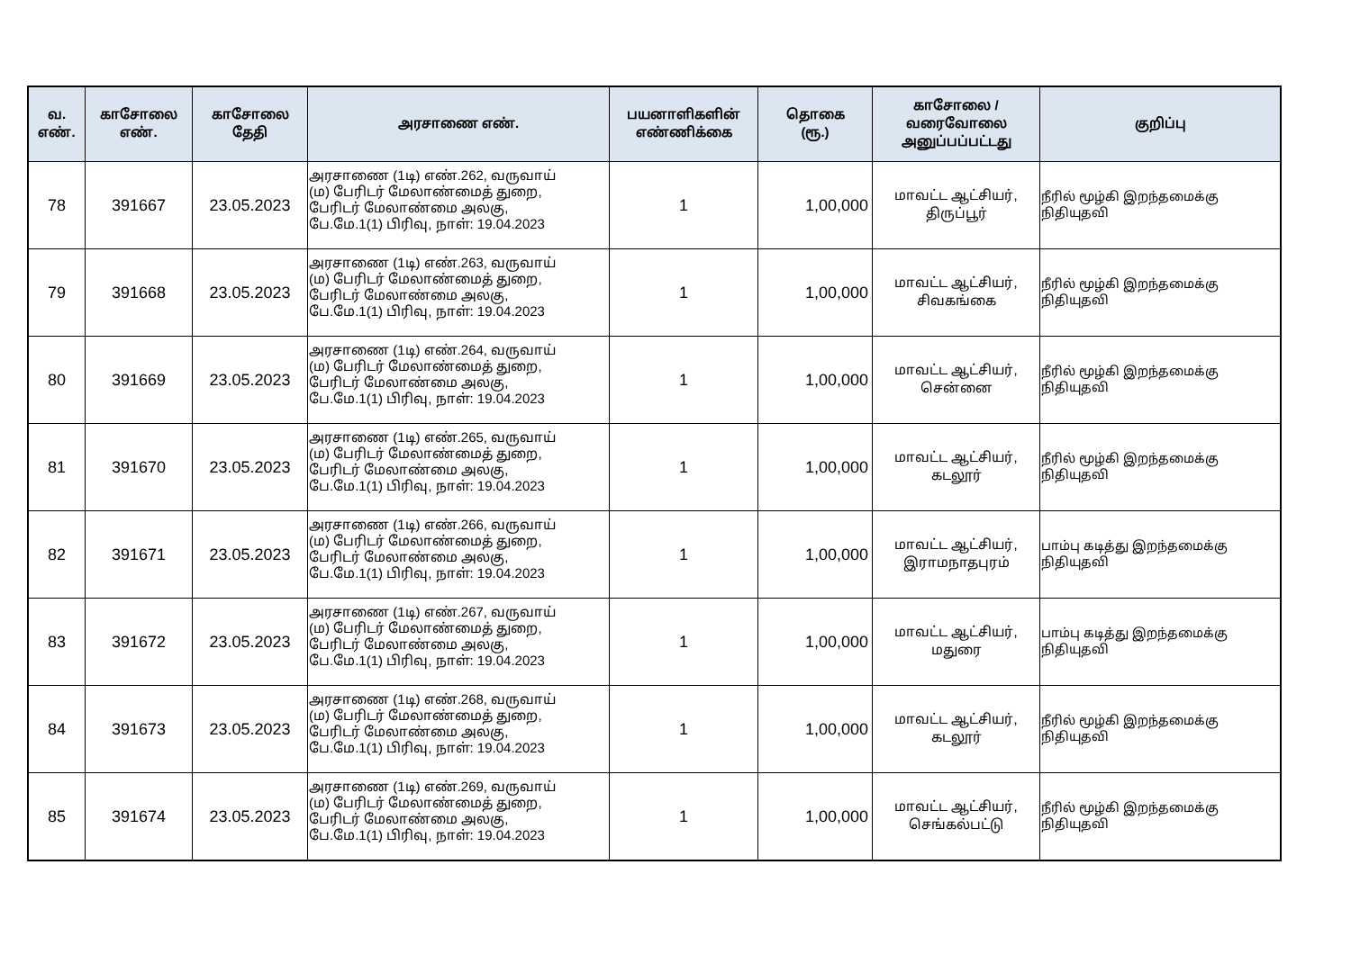| வ. எண். | காசோலை எண். | காசோலை தேதி | அரசாணை எண். | பயனாளிகளின் எண்ணிக்கை | தொகை (ரூ.) | காசோலை / வரைவோலை அனுப்பப்பட்டது | குறிப்பு |
| --- | --- | --- | --- | --- | --- | --- | --- |
| 78 | 391667 | 23.05.2023 | அரசாணை (1டி) எண்.262, வருவாய் (ம) பேரிடர் மேலாண்மைத் துறை, பேரிடர் மேலாண்மை அலகு, பே.மே.1(1) பிரிவு, நாள்: 19.04.2023 | 1 | 1,00,000 | மாவட்ட ஆட்சியர், திருப்பூர் | நீரில் மூழ்கி இறந்தமைக்கு நிதியுதவி |
| 79 | 391668 | 23.05.2023 | அரசாணை (1டி) எண்.263, வருவாய் (ம) பேரிடர் மேலாண்மைத் துறை, பேரிடர் மேலாண்மை அலகு, பே.மே.1(1) பிரிவு, நாள்: 19.04.2023 | 1 | 1,00,000 | மாவட்ட ஆட்சியர், சிவகங்கை | நீரில் மூழ்கி இறந்தமைக்கு நிதியுதவி |
| 80 | 391669 | 23.05.2023 | அரசாணை (1டி) எண்.264, வருவாய் (ம) பேரிடர் மேலாண்மைத் துறை, பேரிடர் மேலாண்மை அலகு, பே.மே.1(1) பிரிவு, நாள்: 19.04.2023 | 1 | 1,00,000 | மாவட்ட ஆட்சியர், சென்னை | நீரில் மூழ்கி இறந்தமைக்கு நிதியுதவி |
| 81 | 391670 | 23.05.2023 | அரசாணை (1டி) எண்.265, வருவாய் (ம) பேரிடர் மேலாண்மைத் துறை, பேரிடர் மேலாண்மை அலகு, பே.மே.1(1) பிரிவு, நாள்: 19.04.2023 | 1 | 1,00,000 | மாவட்ட ஆட்சியர், கடலூர் | நீரில் மூழ்கி இறந்தமைக்கு நிதியுதவி |
| 82 | 391671 | 23.05.2023 | அரசாணை (1டி) எண்.266, வருவாய் (ம) பேரிடர் மேலாண்மைத் துறை, பேரிடர் மேலாண்மை அலகு, பே.மே.1(1) பிரிவு, நாள்: 19.04.2023 | 1 | 1,00,000 | மாவட்ட ஆட்சியர், இராமநாதபுரம் | பாம்பு கடித்து இறந்தமைக்கு நிதியுதவி |
| 83 | 391672 | 23.05.2023 | அரசாணை (1டி) எண்.267, வருவாய் (ம) பேரிடர் மேலாண்மைத் துறை, பேரிடர் மேலாண்மை அலகு, பே.மே.1(1) பிரிவு, நாள்: 19.04.2023 | 1 | 1,00,000 | மாவட்ட ஆட்சியர், மதுரை | பாம்பு கடித்து இறந்தமைக்கு நிதியுதவி |
| 84 | 391673 | 23.05.2023 | அரசாணை (1டி) எண்.268, வருவாய் (ம) பேரிடர் மேலாண்மைத் துறை, பேரிடர் மேலாண்மை அலகு, பே.மே.1(1) பிரிவு, நாள்: 19.04.2023 | 1 | 1,00,000 | மாவட்ட ஆட்சியர், கடலூர் | நீரில் மூழ்கி இறந்தமைக்கு நிதியுதவி |
| 85 | 391674 | 23.05.2023 | அரசாணை (1டி) எண்.269, வருவாய் (ம) பேரிடர் மேலாண்மைத் துறை, பேரிடர் மேலாண்மை அலகு, பே.மே.1(1) பிரிவு, நாள்: 19.04.2023 | 1 | 1,00,000 | மாவட்ட ஆட்சியர், செங்கல்பட்டு | நீரில் மூழ்கி இறந்தமைக்கு நிதியுதவி |